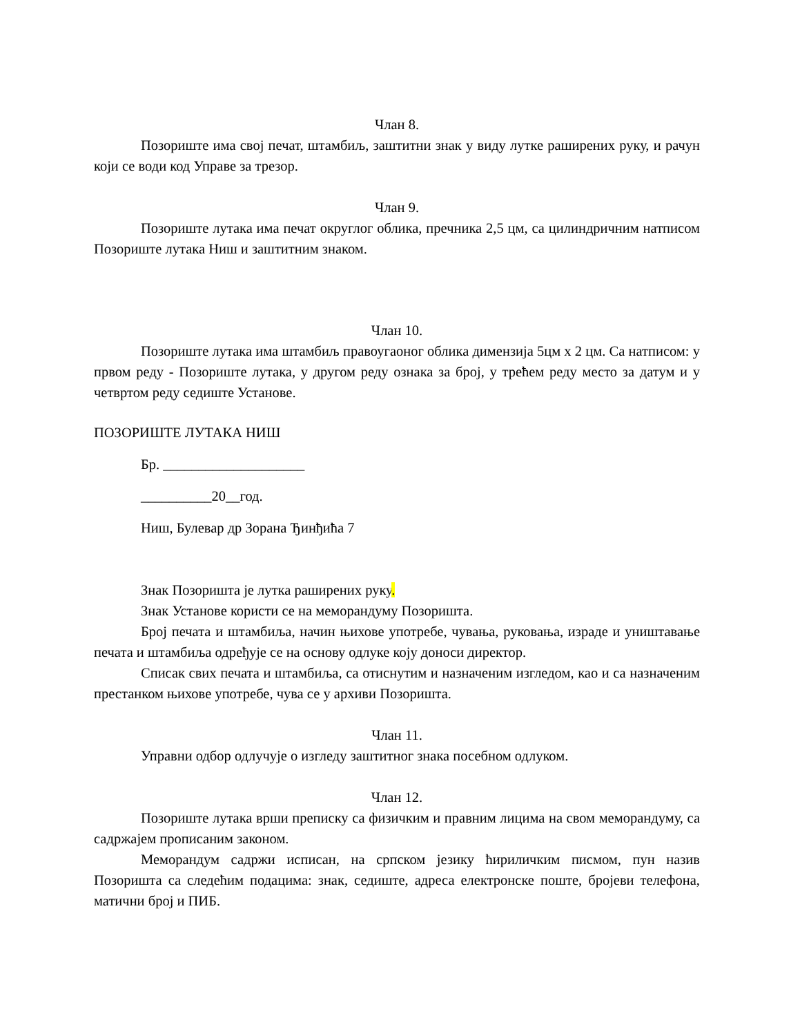Члан 8.
Позориште има свој печат, штамбиљ, заштитни знак у виду лутке раширених руку, и рачун који се води код Управе за трезор.
Члан 9.
Позориште лутака има печат округлог облика, пречника 2,5 цм, са цилиндричним натписом Позориште лутака Ниш и заштитним знаком.
Члан 10.
Позориште лутака има штамбиљ правоугаоног облика димензија 5цм х 2 цм. Са натписом: у првом реду - Позориште лутака, у другом реду ознака за број, у трећем реду место за датум и у четвртом реду седиште Установе.
ПОЗОРИШТЕ ЛУТАКА НИШ
Бр. ____________________
__________20__год.
Ниш, Булевар др Зорана Ђинђића 7
Знак Позоришта је лутка раширених руку.
Знак Установе користи се на меморандуму Позоришта.
Број печата и штамбиља, начин њихове употребе, чувања, руковања, израде и уништавање печата и штамбиља одређује се на основу одлуке коју доноси директор.
Списак свих печата и штамбиља, са отиснутим и назначеним изгледом, као и са назначеним престанком њихове употребе, чува се у архиви Позоришта.
Члан 11.
Управни одбор одлучује о изгледу заштитног знака посебном одлуком.
Члан 12.
Позориште лутака врши преписку са физичким и правним лицима на свом меморандуму, са садржајем прописаним законом.
Меморандум садржи исписан, на српском језику ћириличким писмом, пун назив Позоришта са следећим подацима: знак, седиште, адреса електронске поште, бројеви телефона, матични број и ПИБ.